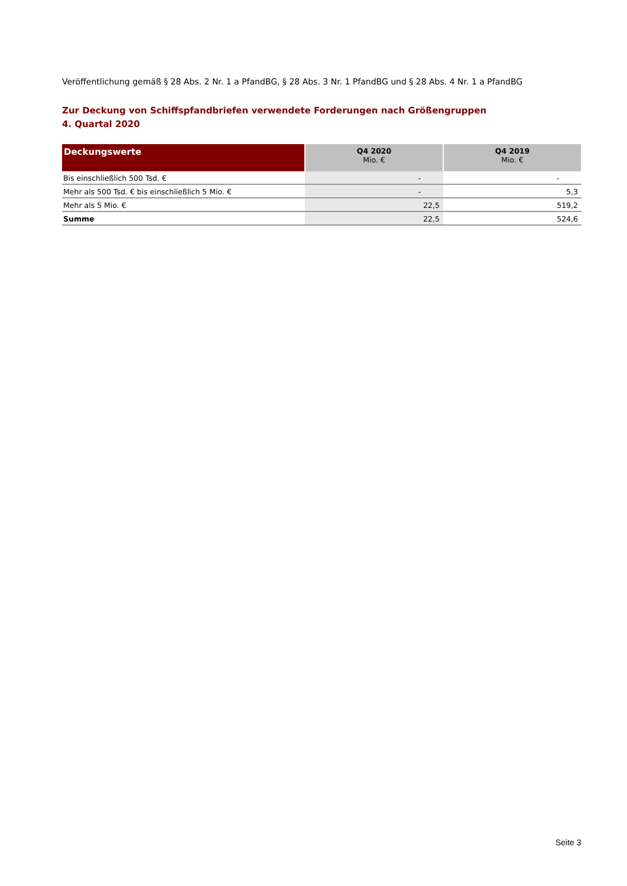Veröffentlichung gemäß § 28 Abs. 2 Nr. 1 a PfandBG, § 28 Abs. 3 Nr. 1 PfandBG und § 28 Abs. 4 Nr. 1 a PfandBG
Zur Deckung von Schiffspfandbriefen verwendete Forderungen nach Größengruppen
4. Quartal 2020
| Deckungswerte | Q4 2020 Mio. € | Q4 2019 Mio. € |
| --- | --- | --- |
| Bis einschließlich 500 Tsd. € | - | - |
| Mehr als 500 Tsd. € bis einschließlich 5 Mio. € | - | 5,3 |
| Mehr als 5 Mio. € | 22,5 | 519,2 |
| Summe | 22,5 | 524,6 |
Seite 3